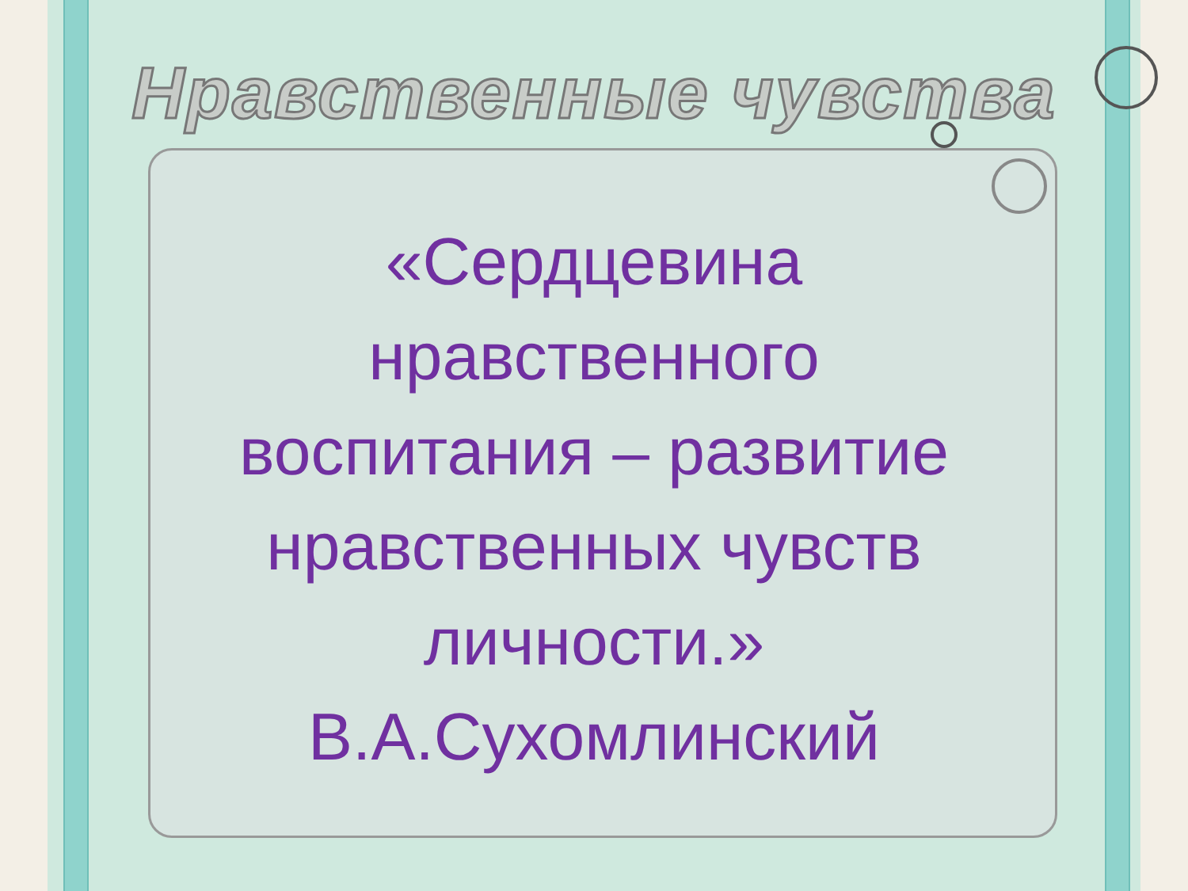Нравственные чувства
«Сердцевина
нравственного
воспитания – развитие
нравственных чувств
личности.»
В.А.Сухомлинский